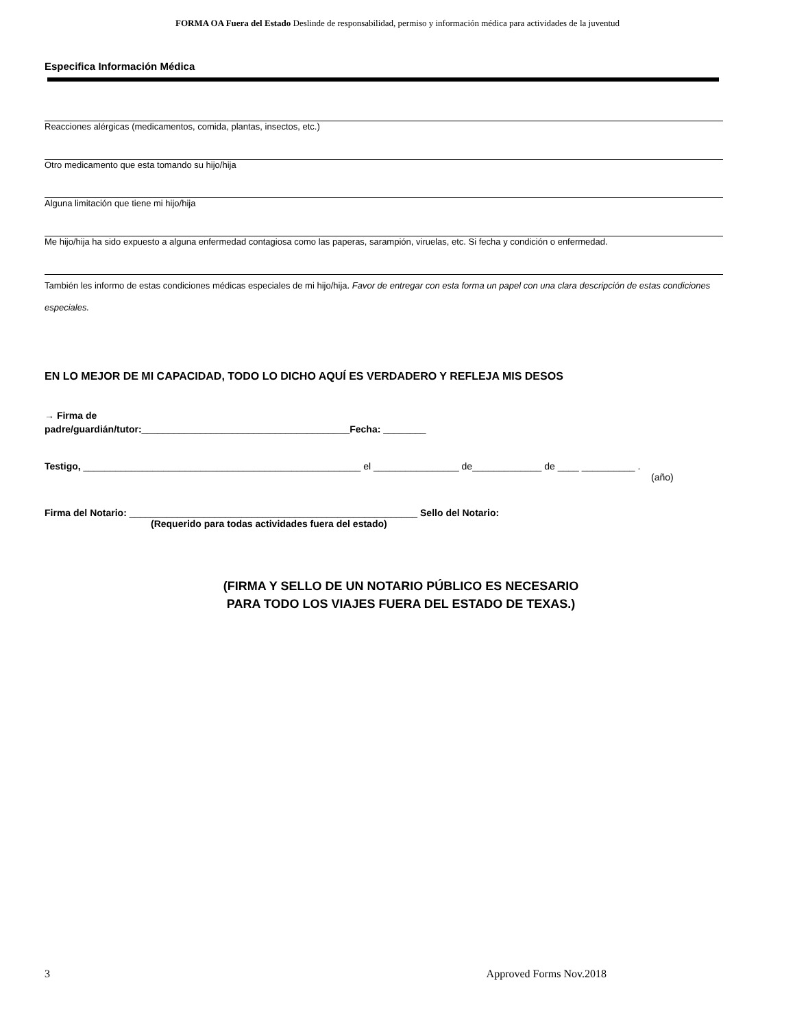FORMA OA Fuera del Estado Deslinde de responsabilidad, permiso y información médica para actividades de la juventud
Especifica Información Médica
Reacciones alérgicas (medicamentos, comida, plantas, insectos, etc.)
Otro medicamento que esta tomando su hijo/hija
Alguna limitación que tiene mi hijo/hija
Me hijo/hija ha sido expuesto a alguna enfermedad contagiosa como las paperas, sarampión, viruelas, etc. Si fecha y condición o enfermedad.
También les informo de estas condiciones médicas especiales de mi hijo/hija. Favor de entregar con esta forma un papel con una clara descripción de estas condiciones especiales.
EN LO MEJOR DE MI CAPACIDAD, TODO LO DICHO AQUÍ ES VERDADERO Y REFLEJA MIS DESOS
→ Firma de
padre/guardián/tutor:_______________________________________Fecha: ________
Testigo, ____________________________________________________ el ________________ de_____________ de ____ __________ .
(año)
Firma del Notario: ______________________________________________________ Sello del Notario:
(Requerido para todas actividades fuera del estado)
(FIRMA Y SELLO DE UN NOTARIO PÚBLICO ES NECESARIO
PARA TODO LOS VIAJES FUERA DEL ESTADO DE TEXAS.)
3 Approved Forms Nov.2018